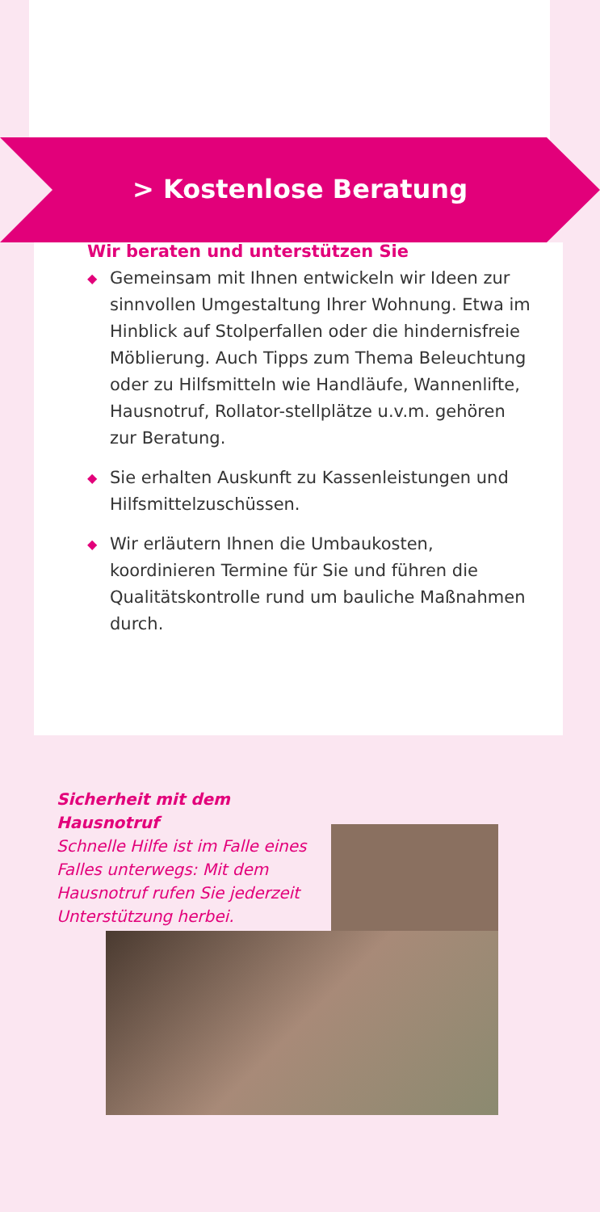> Kostenlose Beratung
Wir beraten und unterstützen Sie
◆ Gemeinsam mit Ihnen entwickeln wir Ideen zur sinnvollen Umgestaltung Ihrer Wohnung. Etwa im Hinblick auf Stolperfallen oder die hindernisfreie Möblierung. Auch Tipps zum Thema Beleuchtung oder zu Hilfsmitteln wie Handläufe, Wannenlifte, Hausnotruf, Rollator-stellplätze u.v.m. gehören zur Beratung.
◆ Sie erhalten Auskunft zu Kassenleistungen und Hilfsmittelzuschüssen.
◆ Wir erläutern Ihnen die Umbaukosten, koordinieren Termine für Sie und führen die Qualitätskontrolle rund um bauliche Maßnahmen durch.
Sicherheit mit dem Hausnotruf
Schnelle Hilfe ist im Falle eines Falles unterwegs: Mit dem Hausnotruf rufen Sie jederzeit Unterstützung herbei.